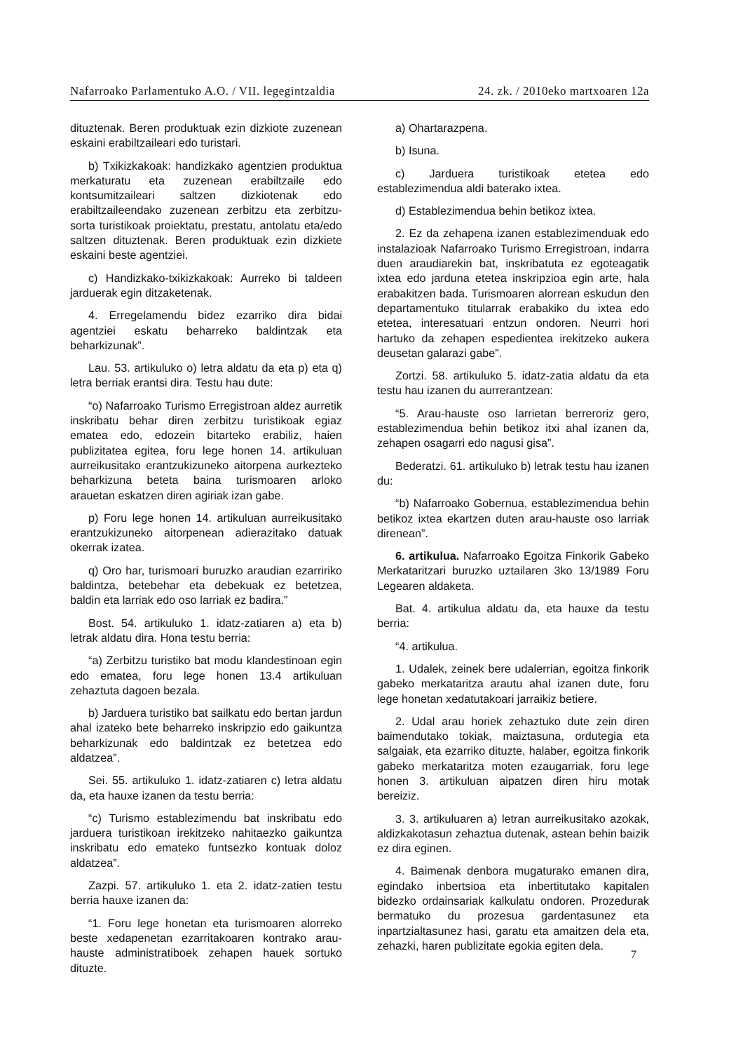Nafarroako Parlamentuko A.O. / VII. legegintzaldia 24. zk. / 2010eko martxoaren 12a
dituztenak. Beren produktuak ezin dizkiote zuzenean eskaini erabiltzaileari edo turistari.
b) Txikizkakoak: handizkako agentzien produktua merkaturatu eta zuzenean erabiltzaile edo kontsumitzaileari saltzen dizkiotenak edo erabiltzaileendako zuzenean zerbitzu eta zerbitzu-sorta turistikoak proiektatu, prestatu, antolatu eta/edo saltzen dituztenak. Beren produktuak ezin dizkiete eskaini beste agentziei.
c) Handizkako-txikizkakoak: Aurreko bi taldeen jarduerak egin ditzaketenak.
4. Erregelamendu bidez ezarriko dira bidai agentziei eskatu beharreko baldintzak eta beharkizunak”.
Lau. 53. artikuluko o) letra aldatu da eta p) eta q) letra berriak erantsi dira. Testu hau dute:
“o) Nafarroako Turismo Erregistroan aldez aurretik inskribatu behar diren zerbitzu turistikoak egiaz ematea edo, edozein bitarteko erabiliz, haien publizitatea egitea, foru lege honen 14. artikuluan aurreikusitako erantzukizuneko aitorpena aurkezteko beharkizuna beteta baina turismoaren arloko arauetan eskatzen diren agiriak izan gabe.
p) Foru lege honen 14. artikuluan aurreikusitako erantzukizuneko aitorpenean adierazitako datuak okerrak izatea.
q) Oro har, turismoari buruzko araudian ezarririko baldintza, betebehar eta debekuak ez betetzea, baldin eta larriak edo oso larriak ez badira.”
Bost. 54. artikuluko 1. idatz-zatiaren a) eta b) letrak aldatu dira. Hona testu berria:
“a) Zerbitzu turistiko bat modu klandestinoan egin edo ematea, foru lege honen 13.4 artikuluan zehaztuta dagoen bezala.
b) Jarduera turistiko bat sailkatu edo bertan jardun ahal izateko bete beharreko inskripzio edo gaikuntza beharkizunak edo baldintzak ez betetzea edo aldatzea”.
Sei. 55. artikuluko 1. idatz-zatiaren c) letra aldatu da, eta hauxe izanen da testu berria:
“c) Turismo establezimendu bat inskribatu edo jarduera turistikoan irekitzeko nahitaezko gaikuntza inskribatu edo emateko funtsezko kontuak doloz aldatzea”.
Zazpi. 57. artikuluko 1. eta 2. idatz-zatien testu berria hauxe izanen da:
“1. Foru lege honetan eta turismoaren alorreko beste xedapenetan ezarritakoaren kontrako arau-hauste administratiboek zehapen hauek sortuko dituzte.
a) Ohartarazpena.
b) Isuna.
c) Jarduera turistikoak etetea edo establezimendua aldi baterako ixtea.
d) Establezimendua behin betikoz ixtea.
2. Ez da zehapena izanen establezimenduak edo instalazioak Nafarroako Turismo Erregistroan, indarra duen araudiarekin bat, inskribatuta ez egoteagatik ixtea edo jarduna etetea inskripzioa egin arte, hala erabakitzen bada. Turismoaren alorrean eskudun den departamentuko titularrak erabakiko du ixtea edo etetea, interesatuari entzun ondoren. Neurri hori hartuko da zehapen espedientea irekitzeko aukera deusetan galarazi gabe”.
Zortzi. 58. artikuluko 5. idatz-zatia aldatu da eta testu hau izanen du aurrerantzean:
“5. Arau-hauste oso larrietan berreroriz gero, establezimendua behin betikoz itxi ahal izanen da, zehapen osagarri edo nagusi gisa”.
Bederatzi. 61. artikuluko b) letrak testu hau izanen du:
“b) Nafarroako Gobernua, establezimendua behin betikoz ixtea ekartzen duten arau-hauste oso larriak direnean”.
6. artikulua. Nafarroako Egoitza Finkorik Gabeko Merkataritzari buruzko uztailaren 3ko 13/1989 Foru Legearen aldaketa.
Bat. 4. artikulua aldatu da, eta hauxe da testu berria:
“4. artikulua.
1. Udalek, zeinek bere udalerrian, egoitza finkorik gabeko merkataritza arautu ahal izanen dute, foru lege honetan xedatutakoari jarraikiz betiere.
2. Udal arau horiek zehaztuko dute zein diren baimendutako tokiak, maiztasuna, ordutegia eta salgaiak, eta ezarriko dituzte, halaber, egoitza finkorik gabeko merkataritza moten ezaugarriak, foru lege honen 3. artikuluan aipatzen diren hiru motak bereiziz.
3. 3. artikuluaren a) letran aurreikusitako azokak, aldizkakotasun zehaztua dutenak, astean behin baizik ez dira eginen.
4. Baimenak denbora mugaturako emanen dira, egindako inbertsioa eta inbertitutako kapitalen bidezko ordainsariak kalkulatu ondoren. Prozedurak bermatuko du prozesua gardentasunez eta inpartzialtasunez hasi, garatu eta amaitzen dela eta, zehazki, haren publizitate egokia egiten dela.
7